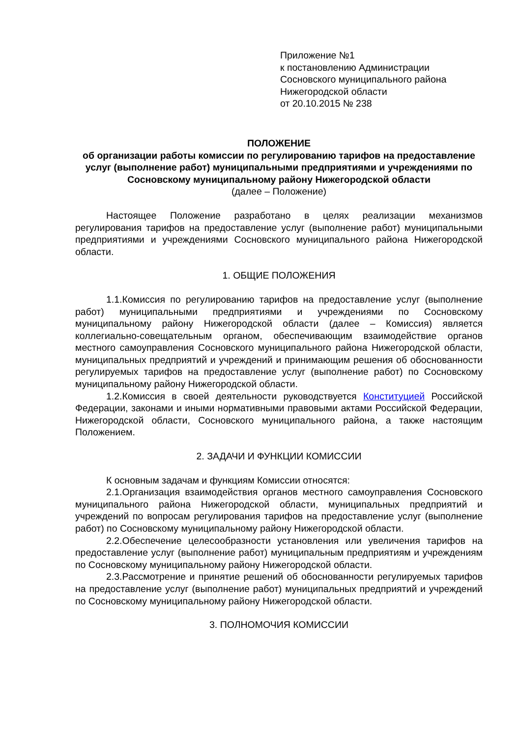Приложение №1
к постановлению Администрации
Сосновского муниципального района
Нижегородской области
от 20.10.2015 № 238
ПОЛОЖЕНИЕ
об организации работы комиссии по регулированию тарифов на предоставление услуг (выполнение работ) муниципальными предприятиями и учреждениями по Сосновскому муниципальному району Нижегородской области
(далее – Положение)
Настоящее Положение разработано в целях реализации механизмов регулирования тарифов на предоставление услуг (выполнение работ) муниципальными предприятиями и учреждениями Сосновского муниципального района Нижегородской области.
1. ОБЩИЕ ПОЛОЖЕНИЯ
1.1.Комиссия по регулированию тарифов на предоставление услуг (выполнение работ) муниципальными предприятиями и учреждениями по Сосновскому муниципальному району Нижегородской области (далее – Комиссия) является коллегиально-совещательным органом, обеспечивающим взаимодействие органов местного самоуправления Сосновского муниципального района Нижегородской области, муниципальных предприятий и учреждений и принимающим решения об обоснованности регулируемых тарифов на предоставление услуг (выполнение работ) по Сосновскому муниципальному району Нижегородской области.
1.2.Комиссия в своей деятельности руководствуется Конституцией Российской Федерации, законами и иными нормативными правовыми актами Российской Федерации, Нижегородской области, Сосновского муниципального района, а также настоящим Положением.
2. ЗАДАЧИ И ФУНКЦИИ КОМИССИИ
К основным задачам и функциям Комиссии относятся:
2.1.Организация взаимодействия органов местного самоуправления Сосновского муниципального района Нижегородской области, муниципальных предприятий и учреждений по вопросам регулирования тарифов на предоставление услуг (выполнение работ) по Сосновскому муниципальному району Нижегородской области.
2.2.Обеспечение целесообразности установления или увеличения тарифов на предоставление услуг (выполнение работ) муниципальным предприятиям и учреждениям по Сосновскому муниципальному району Нижегородской области.
2.3.Рассмотрение и принятие решений об обоснованности регулируемых тарифов на предоставление услуг (выполнение работ) муниципальных предприятий и учреждений по Сосновскому муниципальному району Нижегородской области.
3. ПОЛНОМОЧИЯ КОМИССИИ